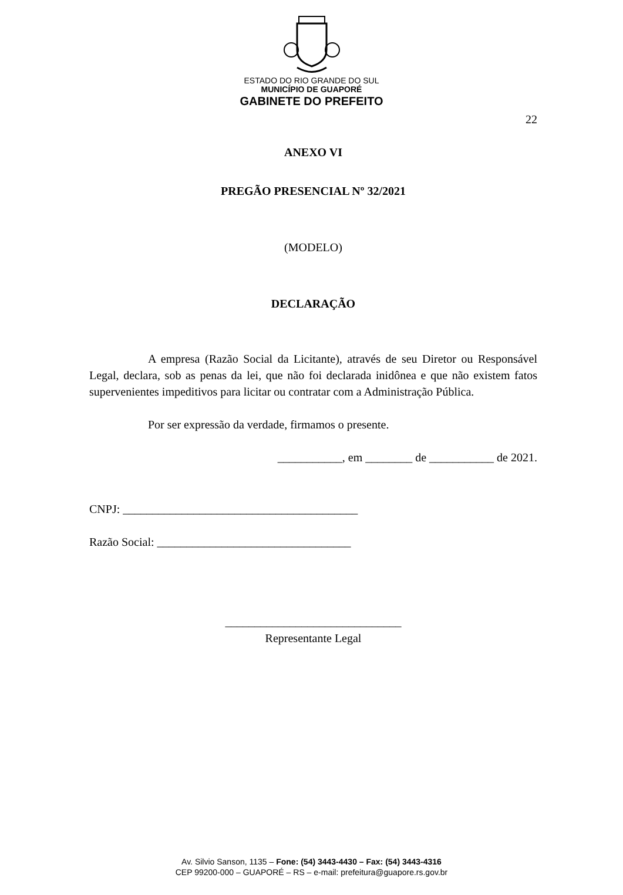ESTADO DO RIO GRANDE DO SUL
MUNICÍPIO DE GUAPORÉ
GABINETE DO PREFEITO
22
ANEXO VI
PREGÃO PRESENCIAL Nº 32/2021
(MODELO)
DECLARAÇÃO
A empresa (Razão Social da Licitante), através de seu Diretor ou Responsável Legal, declara, sob as penas da lei, que não foi declarada inidônea e que não existem fatos supervenientes impeditivos para licitar ou contratar com a Administração Pública.
Por ser expressão da verdade, firmamos o presente.
___________, em ________ de ___________ de 2021.
CNPJ: ________________________________________
Razão Social: _________________________________
______________________________
Representante Legal
Av. Silvio Sanson, 1135 – Fone: (54) 3443-4430 – Fax: (54) 3443-4316
CEP 99200-000 – GUAPORÉ – RS – e-mail: prefeitura@guapore.rs.gov.br